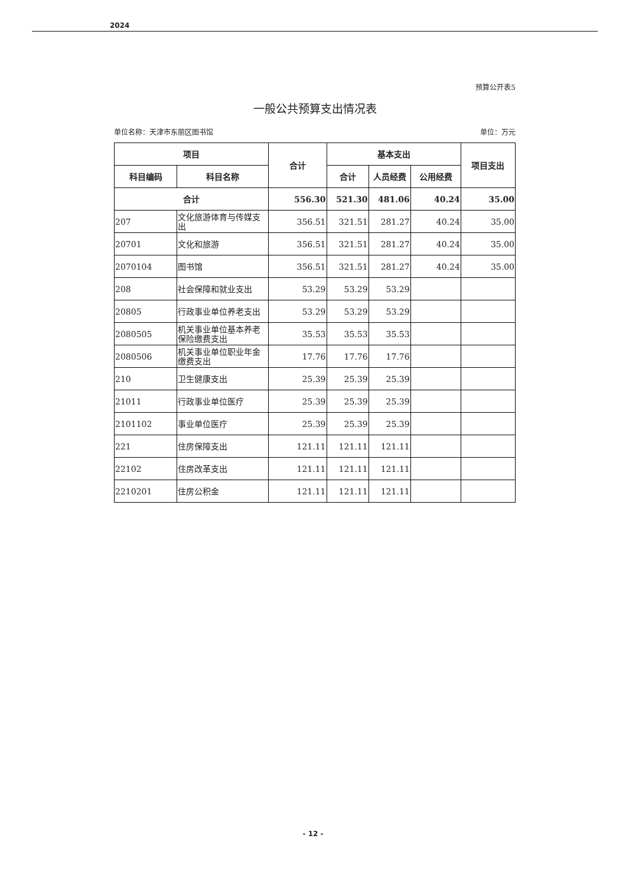2024
预算公开表5
一般公共预算支出情况表
单位名称：天津市东丽区图书馆 单位：万元
| 项目 | | 合计 | 基本支出 | | | 项目支出 |
| --- | --- | --- | --- | --- | --- | --- |
| 科目编码 | 科目名称 | | 合计 | 人员经费 | 公用经费 | |
| 合计 | | 556.30 | 521.30 | 481.06 | 40.24 | 35.00 |
| 207 | 文化旅游体育与传媒支出 | 356.51 | 321.51 | 281.27 | 40.24 | 35.00 |
| 20701 | 文化和旅游 | 356.51 | 321.51 | 281.27 | 40.24 | 35.00 |
| 2070104 | 图书馆 | 356.51 | 321.51 | 281.27 | 40.24 | 35.00 |
| 208 | 社会保障和就业支出 | 53.29 | 53.29 | 53.29 | | |
| 20805 | 行政事业单位养老支出 | 53.29 | 53.29 | 53.29 | | |
| 2080505 | 机关事业单位基本养老保险缴费支出 | 35.53 | 35.53 | 35.53 | | |
| 2080506 | 机关事业单位职业年金缴费支出 | 17.76 | 17.76 | 17.76 | | |
| 210 | 卫生健康支出 | 25.39 | 25.39 | 25.39 | | |
| 21011 | 行政事业单位医疗 | 25.39 | 25.39 | 25.39 | | |
| 2101102 | 事业单位医疗 | 25.39 | 25.39 | 25.39 | | |
| 221 | 住房保障支出 | 121.11 | 121.11 | 121.11 | | |
| 22102 | 住房改革支出 | 121.11 | 121.11 | 121.11 | | |
| 2210201 | 住房公积金 | 121.11 | 121.11 | 121.11 | | |
- 12 -